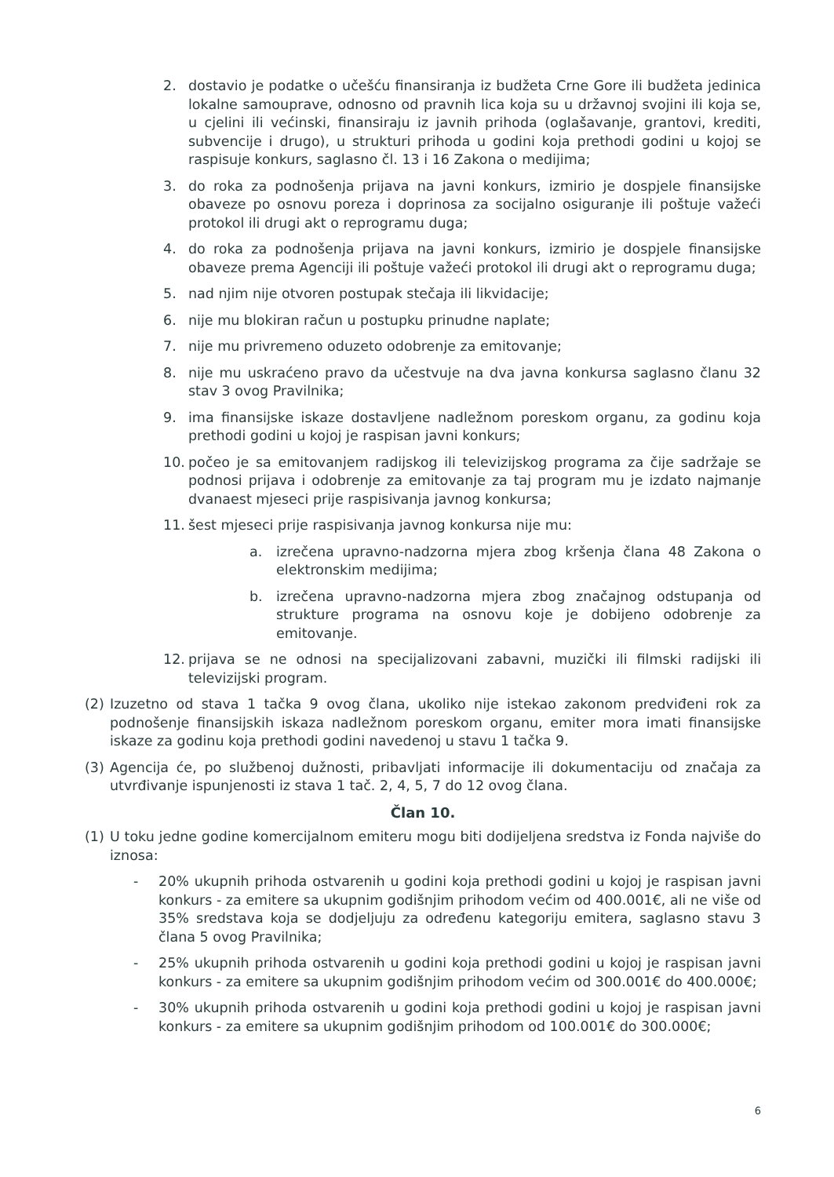2. dostavio je podatke o učešću finansiranja iz budžeta Crne Gore ili budžeta jedinica lokalne samouprave, odnosno od pravnih lica koja su u državnoj svojini ili koja se, u cjelini ili većinski, finansiraju iz javnih prihoda (oglašavanje, grantovi, krediti, subvencije i drugo), u strukturi prihoda u godini koja prethodi godini u kojoj se raspisuje konkurs, saglasno čl. 13 i 16 Zakona o medijima;
3. do roka za podnošenja prijava na javni konkurs, izmirio je dospjele finansijske obaveze po osnovu poreza i doprinosa za socijalno osiguranje ili poštuje važeći protokol ili drugi akt o reprogramu duga;
4. do roka za podnošenja prijava na javni konkurs, izmirio je dospjele finansijske obaveze prema Agenciji ili poštuje važeći protokol ili drugi akt o reprogramu duga;
5. nad njim nije otvoren postupak stečaja ili likvidacije;
6. nije mu blokiran račun u postupku prinudne naplate;
7. nije mu privremeno oduzeto odobrenje za emitovanje;
8. nije mu uskraćeno pravo da učestvuje na dva javna konkursa saglasno članu 32 stav 3 ovog Pravilnika;
9. ima finansijske iskaze dostavljene nadležnom poreskom organu, za godinu koja prethodi godini u kojoj je raspisan javni konkurs;
10. počeo je sa emitovanjem radijskog ili televizijskog programa za čije sadržaje se podnosi prijava i odobrenje za emitovanje za taj program mu je izdato najmanje dvanaest mjeseci prije raspisivanja javnog konkursa;
11. šest mjeseci prije raspisivanja javnog konkursa nije mu:
a. izrečena upravno-nadzorna mjera zbog kršenja člana 48 Zakona o elektronskim medijima;
b. izrečena upravno-nadzorna mjera zbog značajnog odstupanja od strukture programa na osnovu koje je dobijeno odobrenje za emitovanje.
12. prijava se ne odnosi na specijalizovani zabavni, muzički ili filmski radijski ili televizijski program.
(2) Izuzetno od stava 1 tačka 9 ovog člana, ukoliko nije istekao zakonom predviđeni rok za podnošenje finansijskih iskaza nadležnom poreskom organu, emiter mora imati finansijske iskaze za godinu koja prethodi godini navedenoj u stavu 1 tačka 9.
(3) Agencija će, po službenoj dužnosti, pribavljati informacije ili dokumentaciju od značaja za utvrđivanje ispunjenosti iz stava 1 tač. 2, 4, 5, 7 do 12 ovog člana.
Član 10.
(1) U toku jedne godine komercijalnom emiteru mogu biti dodijeljena sredstva iz Fonda najviše do iznosa:
- 20% ukupnih prihoda ostvarenih u godini koja prethodi godini u kojoj je raspisan javni konkurs - za emitere sa ukupnim godišnjim prihodom većim od 400.001€, ali ne više od 35% sredstava koja se dodjeljuju za određenu kategoriju emitera, saglasno stavu 3 člana 5 ovog Pravilnika;
- 25% ukupnih prihoda ostvarenih u godini koja prethodi godini u kojoj je raspisan javni konkurs - za emitere sa ukupnim godišnjim prihodom većim od 300.001€ do 400.000€;
- 30% ukupnih prihoda ostvarenih u godini koja prethodi godini u kojoj je raspisan javni konkurs - za emitere sa ukupnim godišnjim prihodom od 100.001€ do 300.000€;
6